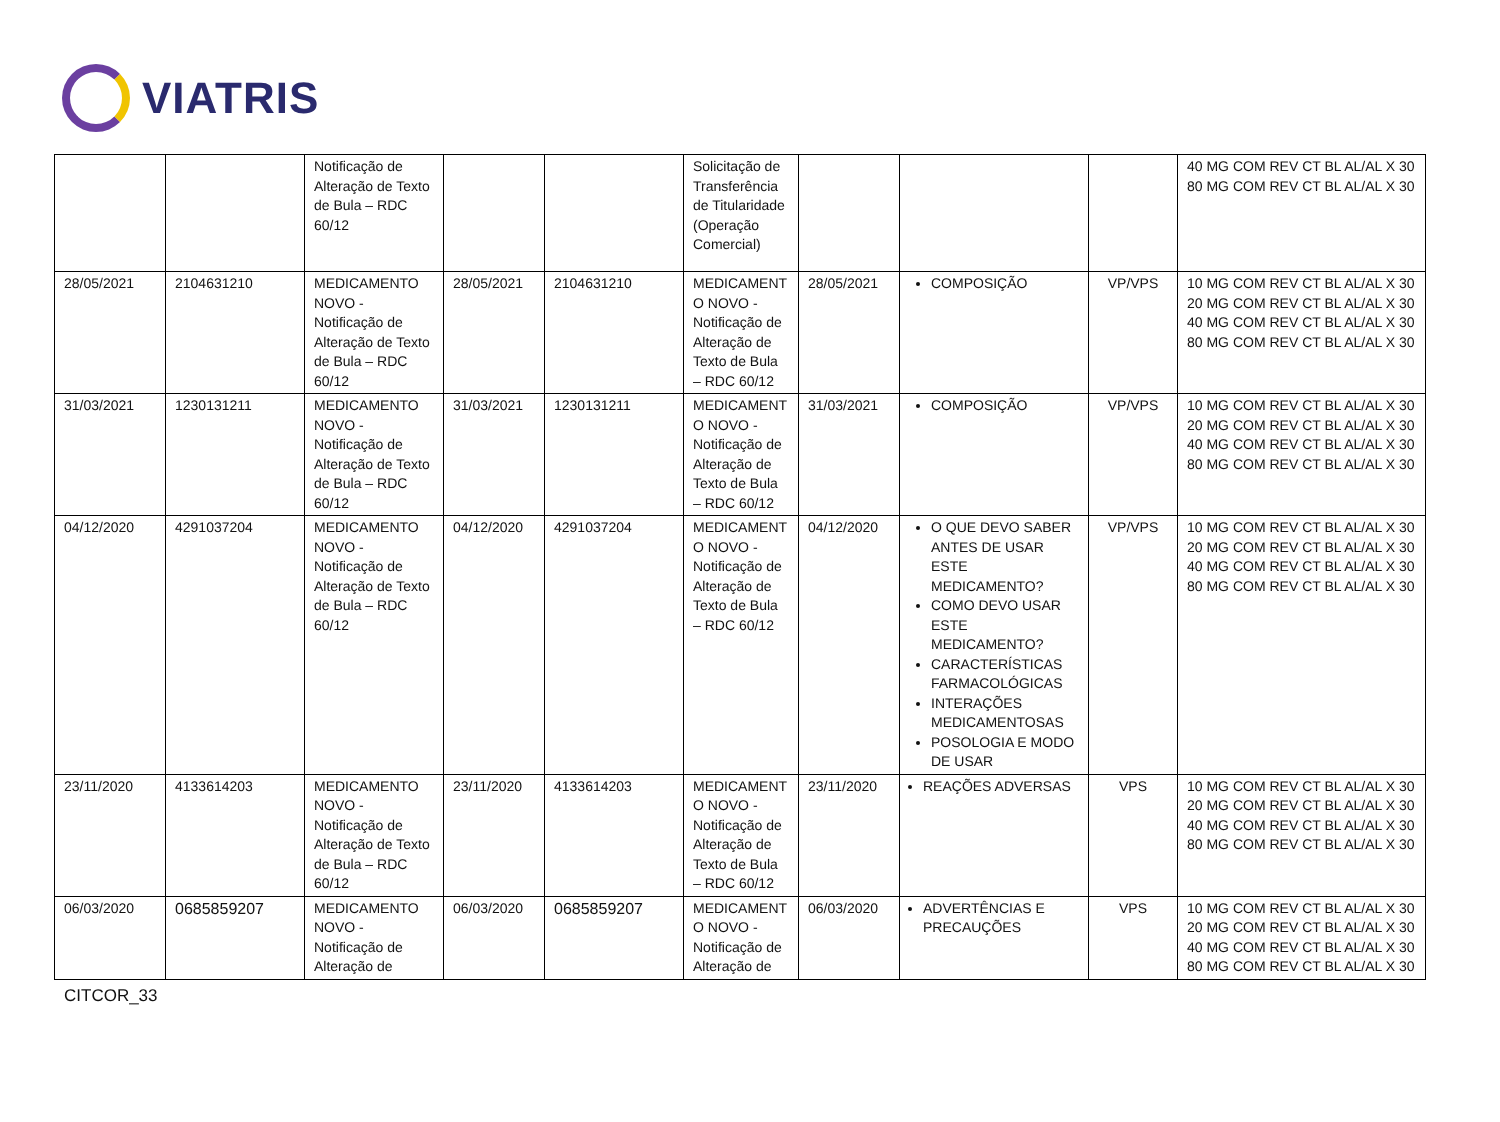VIATRIS
| | | Notificação de Alteração de Texto de Bula – RDC 60/12 | | | Solicitação de Transferência de Titularidade (Operação Comercial) | | | | 40 MG COM REV CT BL AL/AL X 30 80 MG COM REV CT BL AL/AL X 30 |
| 28/05/2021 | 2104631210 | MEDICAMENTO NOVO - Notificação de Alteração de Texto de Bula – RDC 60/12 | 28/05/2021 | 2104631210 | MEDICAMENT O NOVO - Notificação de Alteração de Texto de Bula – RDC 60/12 | 28/05/2021 | COMPOSIÇÃO | VP/VPS | 10 MG COM REV CT BL AL/AL X 30 20 MG COM REV CT BL AL/AL X 30 40 MG COM REV CT BL AL/AL X 30 80 MG COM REV CT BL AL/AL X 30 |
| 31/03/2021 | 1230131211 | MEDICAMENTO NOVO - Notificação de Alteração de Texto de Bula – RDC 60/12 | 31/03/2021 | 1230131211 | MEDICAMENT O NOVO - Notificação de Alteração de Texto de Bula – RDC 60/12 | 31/03/2021 | COMPOSIÇÃO | VP/VPS | 10 MG COM REV CT BL AL/AL X 30 20 MG COM REV CT BL AL/AL X 30 40 MG COM REV CT BL AL/AL X 30 80 MG COM REV CT BL AL/AL X 30 |
| 04/12/2020 | 4291037204 | MEDICAMENTO NOVO - Notificação de Alteração de Texto de Bula – RDC 60/12 | 04/12/2020 | 4291037204 | MEDICAMENT O NOVO - Notificação de Alteração de Texto de Bula – RDC 60/12 | 04/12/2020 | O QUE DEVO SABER ANTES DE USAR ESTE MEDICAMENTO? COMO DEVO USAR ESTE MEDICAMENTO? CARACTERÍSTICAS FARMACOLÓGICAS INTERAÇÕES MEDICAMENTOSAS POSOLOGIA E MODO DE USAR | VP/VPS | 10 MG COM REV CT BL AL/AL X 30 20 MG COM REV CT BL AL/AL X 30 40 MG COM REV CT BL AL/AL X 30 80 MG COM REV CT BL AL/AL X 30 |
| 23/11/2020 | 4133614203 | MEDICAMENTO NOVO - Notificação de Alteração de Texto de Bula – RDC 60/12 | 23/11/2020 | 4133614203 | MEDICAMENT O NOVO - Notificação de Alteração de Texto de Bula – RDC 60/12 | 23/11/2020 | REAÇÕES ADVERSAS | VPS | 10 MG COM REV CT BL AL/AL X 30 20 MG COM REV CT BL AL/AL X 30 40 MG COM REV CT BL AL/AL X 30 80 MG COM REV CT BL AL/AL X 30 |
| 06/03/2020 | 0685859207 | MEDICAMENTO NOVO - Notificação de Alteração de | 06/03/2020 | 0685859207 | MEDICAMENT O NOVO - Notificação de Alteração de | 06/03/2020 | ADVERTÊNCIAS E PRECAUÇÕES | VPS | 10 MG COM REV CT BL AL/AL X 30 20 MG COM REV CT BL AL/AL X 30 40 MG COM REV CT BL AL/AL X 30 80 MG COM REV CT BL AL/AL X 30 |
CITCOR_33